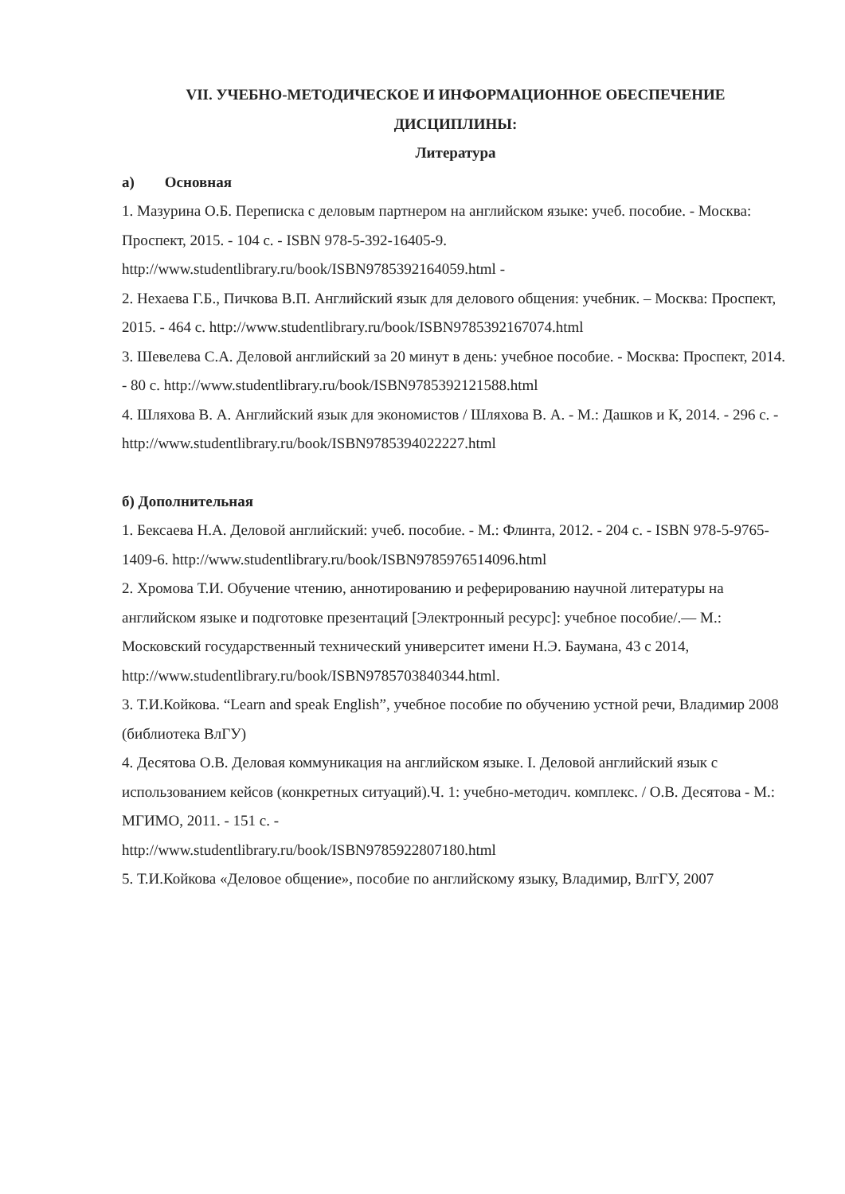VII. УЧЕБНО-МЕТОДИЧЕСКОЕ И ИНФОРМАЦИОННОЕ ОБЕСПЕЧЕНИЕ
ДИСЦИПЛИНЫ:
Литература
а) Основная
1. Мазурина О.Б. Переписка с деловым партнером на английском языке: учеб. пособие. - Москва: Проспект, 2015. - 104 с. - ISBN 978-5-392-16405-9.
http://www.studentlibrary.ru/book/ISBN9785392164059.html -
2. Нехаева Г.Б., Пичкова В.П. Английский язык для делового общения: учебник. – Москва: Проспект, 2015. - 464 с. http://www.studentlibrary.ru/book/ISBN9785392167074.html
3. Шевелева С.А. Деловой английский за 20 минут в день: учебное пособие. - Москва: Проспект, 2014. - 80 с. http://www.studentlibrary.ru/book/ISBN9785392121588.html
4. Шляхова В. А. Английский язык для экономистов / Шляхова В. А. - М.: Дашков и К, 2014. - 296 с. - http://www.studentlibrary.ru/book/ISBN9785394022227.html
б) Дополнительная
1. Бексаева Н.А. Деловой английский: учеб. пособие. - М.: Флинта, 2012. - 204 с. - ISBN 978-5-9765-1409-6. http://www.studentlibrary.ru/book/ISBN9785976514096.html
2. Хромова Т.И. Обучение чтению, аннотированию и реферированию научной литературы на английском языке и подготовке презентаций [Электронный ресурс]: учебное пособие/.— М.: Московский государственный технический университет имени Н.Э. Баумана, 43 с 2014, http://www.studentlibrary.ru/book/ISBN9785703840344.html.
3. Т.И.Койкова. “Learn and speak English”, учебное пособие по обучению устной речи, Владимир 2008 (библиотека ВлГУ)
4. Десятова О.В. Деловая коммуникация на английском языке. I. Деловой английский язык с использованием кейсов (конкретных ситуаций).Ч. 1: учебно-методич. комплекс. / О.В. Десятова - М.: МГИМО, 2011. - 151 с. -
http://www.studentlibrary.ru/book/ISBN9785922807180.html
5. Т.И.Койкова «Деловое общение», пособие по английскому языку, Владимир, ВлгГУ, 2007